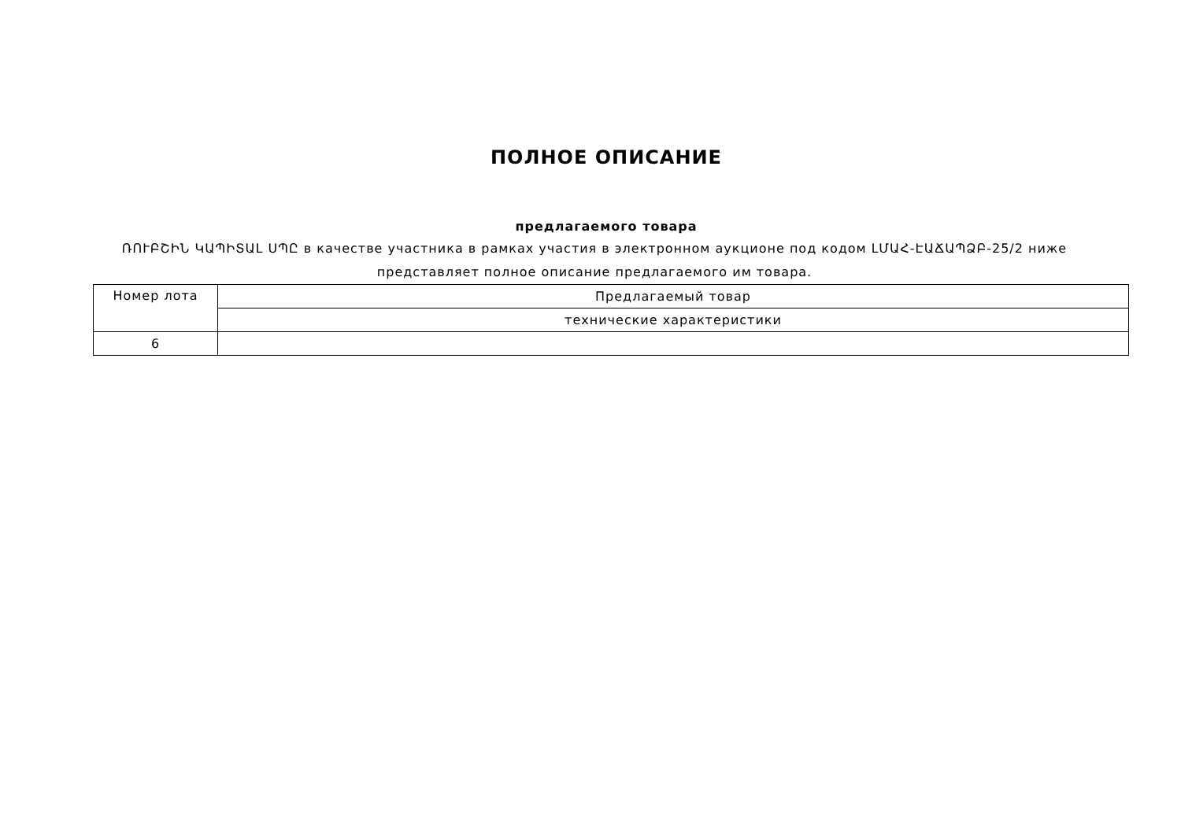ПОЛНОЕ ОПИСАНИЕ
предлагаемого товара
ՌՈՒԲՇԻՆ ԿԱՊԻՏԱԼ ՍՊԸ в качестве участника в рамках участия в электронном аукционе под кодом ԼՄԱՀ-ԷԱՃԱՊՁԲ-25/2 ниже представляет полное описание предлагаемого им товара.
| Номер лота | Предлагаемый товар |
| --- | --- |
| | технические характеристики |
| 6 | |